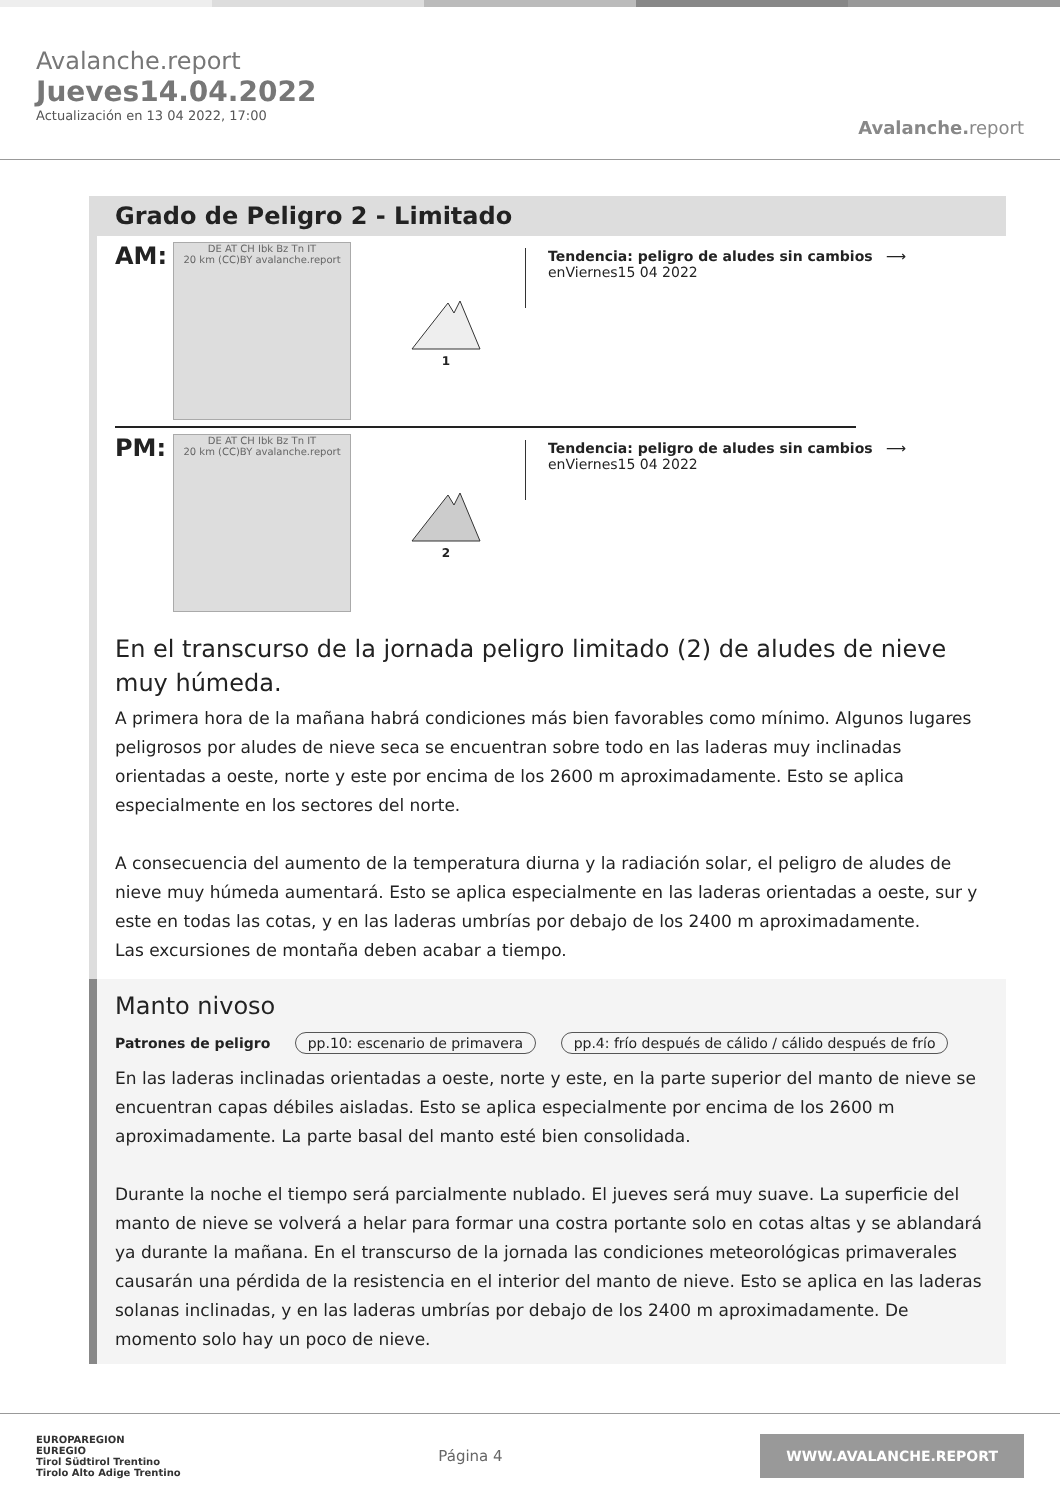Avalanche.report
Jueves14.04.2022
Actualización en 13 04 2022, 17:00
Avalanche. report
Grado de Peligro 2 - Limitado
AM:
DE AT CH Ibk Bz Tn IT
20 km (CC)BY avalanche.report
1
Tendencia: peligro de aludes sin cambios ⟶
enViernes15 04 2022
PM:
DE AT CH Ibk Bz Tn IT
20 km (CC)BY avalanche.report
2
Tendencia: peligro de aludes sin cambios ⟶
enViernes15 04 2022
En el transcurso de la jornada peligro limitado (2) de aludes de nieve muy húmeda.
A primera hora de la mañana habrá condiciones más bien favorables como mínimo. Algunos lugares peligrosos por aludes de nieve seca se encuentran sobre todo en las laderas muy inclinadas orientadas a oeste, norte y este por encima de los 2600 m aproximadamente. Esto se aplica especialmente en los sectores del norte.
A consecuencia del aumento de la temperatura diurna y la radiación solar, el peligro de aludes de nieve muy húmeda aumentará. Esto se aplica especialmente en las laderas orientadas a oeste, sur y este en todas las cotas, y en las laderas umbrías por debajo de los 2400 m aproximadamente.
Las excursiones de montaña deben acabar a tiempo.
Manto nivoso
Patrones de peligro pp.10: escenario de primavera pp.4: frío después de cálido / cálido después de frío
En las laderas inclinadas orientadas a oeste, norte y este, en la parte superior del manto de nieve se encuentran capas débiles aisladas. Esto se aplica especialmente por encima de los 2600 m aproximadamente. La parte basal del manto esté bien consolidada.
Durante la noche el tiempo será parcialmente nublado. El jueves será muy suave. La superficie del manto de nieve se volverá a helar para formar una costra portante solo en cotas altas y se ablandará ya durante la mañana. En el transcurso de la jornada las condiciones meteorológicas primaverales causarán una pérdida de la resistencia en el interior del manto de nieve. Esto se aplica en las laderas solanas inclinadas, y en las laderas umbrías por debajo de los 2400 m aproximadamente. De momento solo hay un poco de nieve.
EUROPAREGION
EUREGIO
Tirol Südtirol Trentino
Tirolo Alto Adige Trentino
Página 4
WWW.AVALANCHE.REPORT